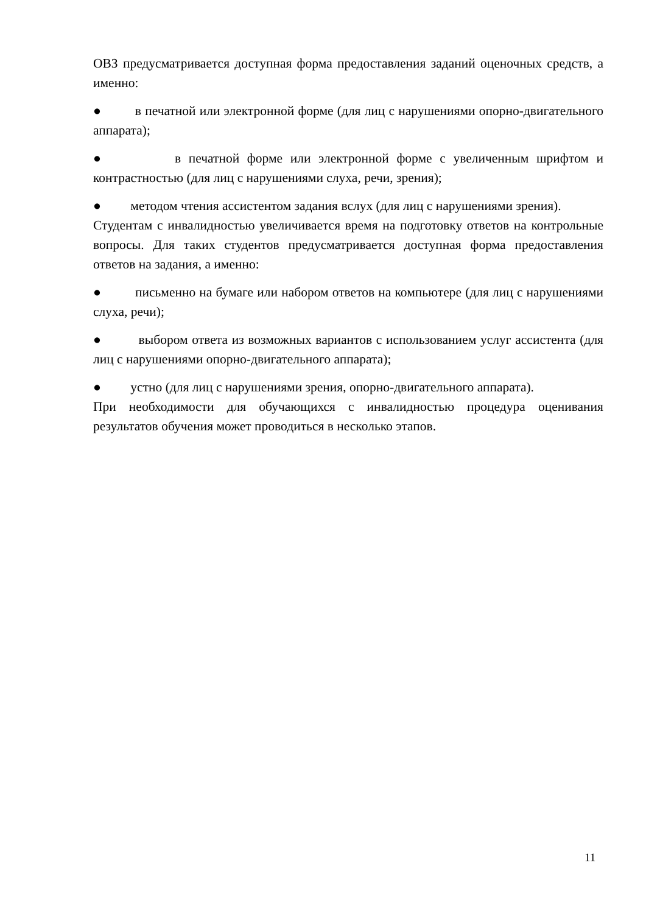ОВЗ предусматривается доступная форма предоставления заданий оценочных средств, а именно:
● в печатной или электронной форме (для лиц с нарушениями опорно-двигательного аппарата);
● в печатной форме или электронной форме с увеличенным шрифтом и контрастностью (для лиц с нарушениями слуха, речи, зрения);
● методом чтения ассистентом задания вслух (для лиц с нарушениями зрения).
Студентам с инвалидностью увеличивается время на подготовку ответов на контрольные вопросы. Для таких студентов предусматривается доступная форма предоставления ответов на задания, а именно:
● письменно на бумаге или набором ответов на компьютере (для лиц с нарушениями слуха, речи);
● выбором ответа из возможных вариантов с использованием услуг ассистента (для лиц с нарушениями опорно-двигательного аппарата);
● устно (для лиц с нарушениями зрения, опорно-двигательного аппарата).
При необходимости для обучающихся с инвалидностью процедура оценивания результатов обучения может проводиться в несколько этапов.
11